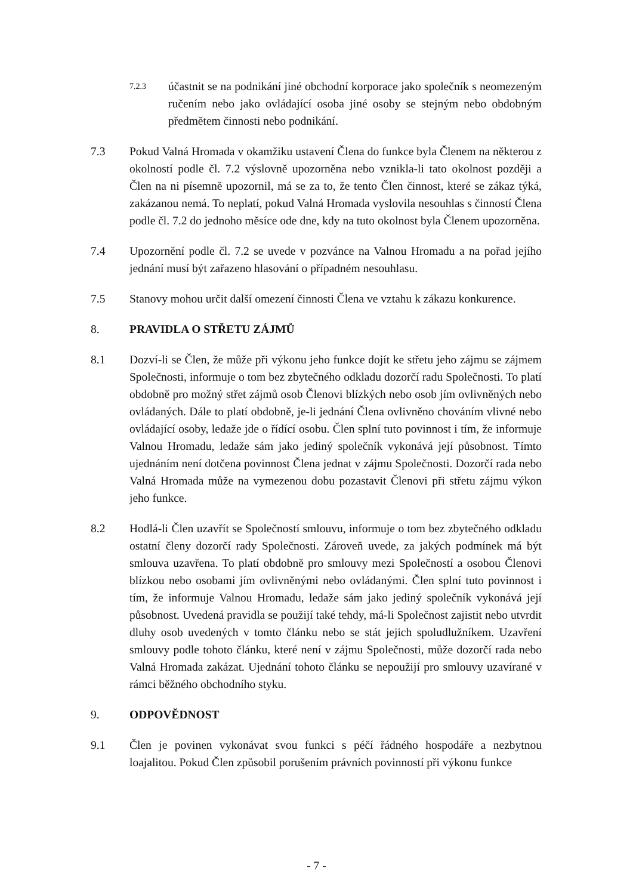7.2.3
účastnit se na podnikání jiné obchodní korporace jako společník s neomezeným ručením nebo jako ovládající osoba jiné osoby se stejným nebo obdobným předmětem činnosti nebo podnikání.
7.3 Pokud Valná Hromada v okamžiku ustavení Člena do funkce byla Členem na některou z okolností podle čl. 7.2 výslovně upozorněna nebo vznikla-li tato okolnost později a Člen na ni písemně upozornil, má se za to, že tento Člen činnost, které se zákaz týká, zakázanou nemá. To neplatí, pokud Valná Hromada vyslovila nesouhlas s činností Člena podle čl. 7.2 do jednoho měsíce ode dne, kdy na tuto okolnost byla Členem upozorněna.
7.4 Upozornění podle čl. 7.2 se uvede v pozvánce na Valnou Hromadu a na pořad jejího jednání musí být zařazeno hlasování o případném nesouhlasu.
7.5 Stanovy mohou určit další omezení činnosti Člena ve vztahu k zákazu konkurence.
8. PRAVIDLA O STŘETU ZÁJMŮ
8.1 Dozví-li se Člen, že může při výkonu jeho funkce dojít ke střetu jeho zájmu se zájmem Společnosti, informuje o tom bez zbytečného odkladu dozorčí radu Společnosti. To platí obdobně pro možný střet zájmů osob Členovi blízkých nebo osob jím ovlivněných nebo ovládaných. Dále to platí obdobně, je-li jednání Člena ovlivněno chováním vlivné nebo ovládající osoby, ledaže jde o řídící osobu. Člen splní tuto povinnost i tím, že informuje Valnou Hromadu, ledaže sám jako jediný společník vykonává její působnost. Tímto ujednáním není dotčena povinnost Člena jednat v zájmu Společnosti. Dozorčí rada nebo Valná Hromada může na vymezenou dobu pozastavit Členovi při střetu zájmu výkon jeho funkce.
8.2 Hodlá-li Člen uzavřít se Společností smlouvu, informuje o tom bez zbytečného odkladu ostatní členy dozorčí rady Společnosti. Zároveň uvede, za jakých podmínek má být smlouva uzavřena. To platí obdobně pro smlouvy mezi Společností a osobou Členovi blízkou nebo osobami jím ovlivněnými nebo ovládanými. Člen splní tuto povinnost i tím, že informuje Valnou Hromadu, ledaže sám jako jediný společník vykonává její působnost. Uvedená pravidla se použijí také tehdy, má-li Společnost zajistit nebo utvrdit dluhy osob uvedených v tomto článku nebo se stát jejich spoludlužníkem. Uzavření smlouvy podle tohoto článku, které není v zájmu Společnosti, může dozorčí rada nebo Valná Hromada zakázat. Ujednání tohoto článku se nepoužijí pro smlouvy uzavírané v rámci běžného obchodního styku.
9. ODPOVĚDNOST
9.1 Člen je povinen vykonávat svou funkci s péčí řádného hospodáře a nezbytnou loajalitou. Pokud Člen způsobil porušením právních povinností při výkonu funkce
- 7 -